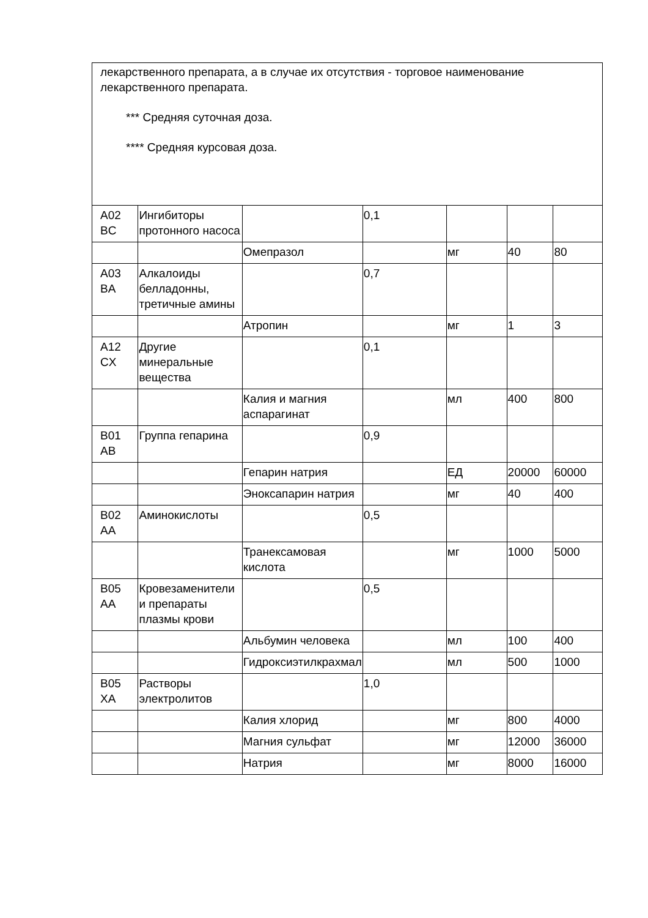| лекарственного препарата, а в случае их отсутствия - торговое наименование лекарственного препарата. *** Средняя суточная доза. **** Средняя курсовая доза. | | | | | | |
| A02 BC | Ингибиторы протонного насоса | | 0,1 | | | |
| | | Омепразол | | мг | 40 | 80 |
| A03 BA | Алкалоиды белладонны, третичные амины | | 0,7 | | | |
| | | Атропин | | мг | 1 | 3 |
| A12 CX | Другие минеральные вещества | | 0,1 | | | |
| | | Калия и магния аспарагинат | | мл | 400 | 800 |
| B01 AB | Группа гепарина | | 0,9 | | | |
| | | Гепарин натрия | | ЕД | 20000 | 60000 |
| | | Эноксапарин натрия | | мг | 40 | 400 |
| B02 AA | Аминокислоты | | 0,5 | | | |
| | | Транексамовая кислота | | мг | 1000 | 5000 |
| B05 AA | Кровезаменители и препараты плазмы крови | | 0,5 | | | |
| | | Альбумин человека | | мл | 100 | 400 |
| | | Гидроксиэтилкрахмал | | мл | 500 | 1000 |
| B05 XA | Растворы электролитов | | 1,0 | | | |
| | | Калия хлорид | | мг | 800 | 4000 |
| | | Магния сульфат | | мг | 12000 | 36000 |
| | | Натрия | | мг | 8000 | 16000 |